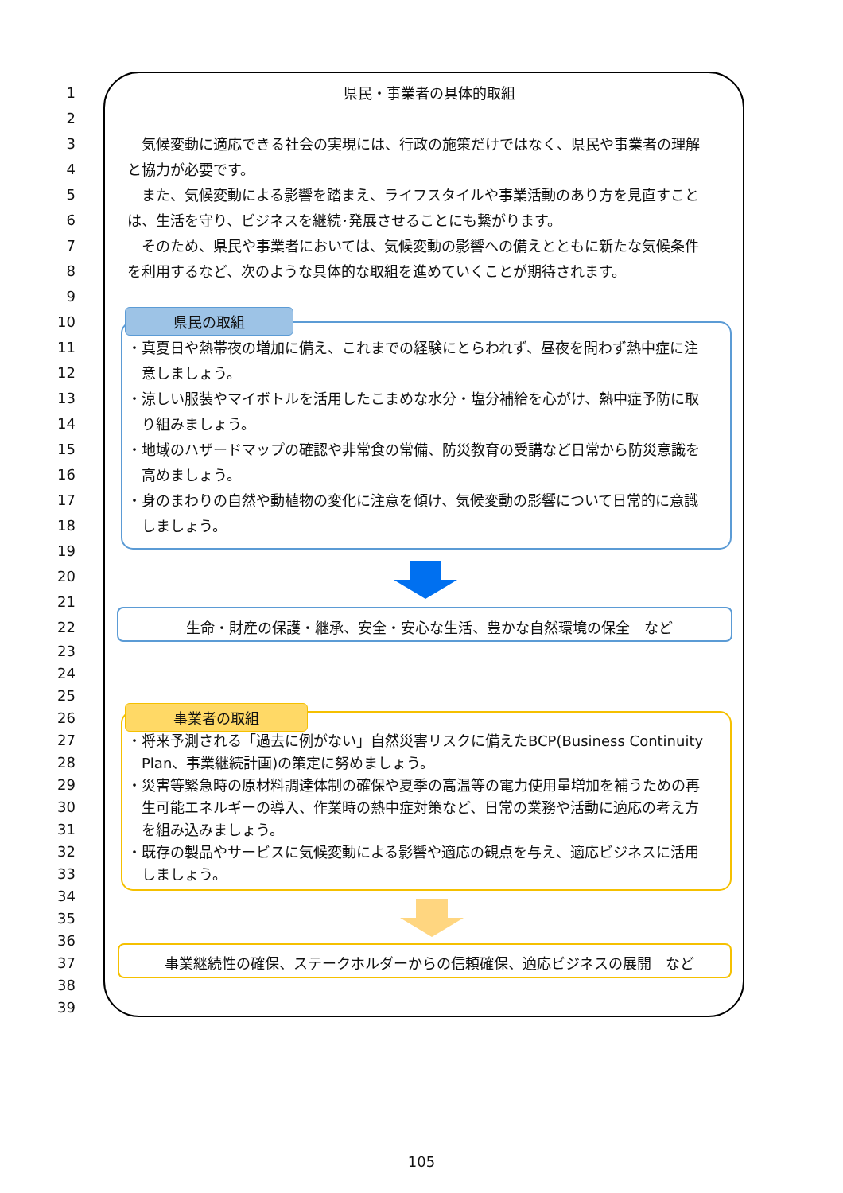1 県民・事業者の具体的取組
2
3　気候変動に適応できる社会の実現には、行政の施策だけではなく、県民や事業者の理解
4 と協力が必要です。
5　また、気候変動による影響を踏まえ、ライフスタイルや事業活動のあり方を見直すこと
6 は、生活を守り、ビジネスを継続･発展させることにも繋がります。
7　そのため、県民や事業者においては、気候変動の影響への備えとともに新たな気候条件
8 を利用するなど、次のような具体的な取組を進めていくことが期待されます。
9
10 県民の取組
11 ・真夏日や熱帯夜の増加に備え、これまでの経験にとらわれず、昼夜を問わず熱中症に注
12　意しましょう。
13 ・涼しい服装やマイボトルを活用したこまめな水分・塩分補給を心がけ、熱中症予防に取
14　り組みましょう。
15 ・地域のハザードマップの確認や非常食の常備、防災教育の受講など日常から防災意識を
16　高めましょう。
17 ・身のまわりの自然や動植物の変化に注意を傾け、気候変動の影響について日常的に意識
18　しましょう。
19
20
21
22 生命・財産の保護・継承、安全・安心な生活、豊かな自然環境の保全　など
23
24
25
26 事業者の取組
27 ・将来予測される「過去に例がない」自然災害リスクに備えたBCP(Business Continuity
28　Plan、事業継続計画)の策定に努めましょう。
29 ・災害等緊急時の原材料調達体制の確保や夏季の高温等の電力使用量増加を補うための再
30　生可能エネルギーの導入、作業時の熱中症対策など、日常の業務や活動に適応の考え方
31　を組み込みましょう。
32 ・既存の製品やサービスに気候変動による影響や適応の観点を与え、適応ビジネスに活用
33　しましょう。
34
35
36
37 事業継続性の確保、ステークホルダーからの信頼確保、適応ビジネスの展開　など
38
39
105